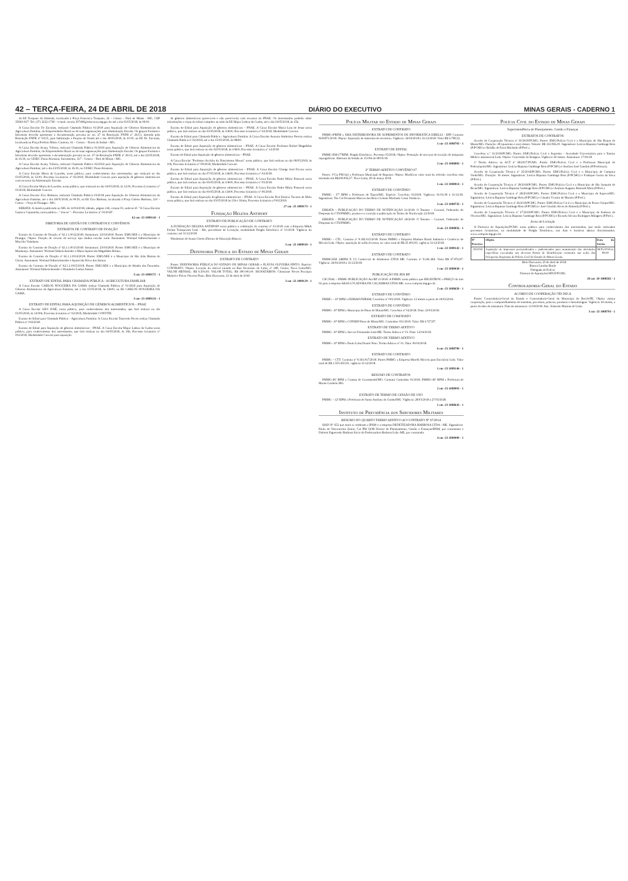42 – TERÇA-FEIRA, 24 DE ABRIL DE 2018 DIÁRIO DO EXECUTIVO MINAS GERAIS - CADERNO 1
da EE Torquato de Almeida, localizada à Praça Francisco Torquato, 22 – Centro – Pará de Minas - MG, CEP 35660-027- Tel. (37) 3232-1738 – e-mail: escola.307408@educacao.mg.gov.br até o dia 03/05/2018, às 08:00.
A Caixa Escolar Dr Zacarias, realizará Chamada Pública 01/2018 para Aquisição de Gêneros Alimentícios da Agricultura Familiar, do Empreendedor Rural ou de suas organizações para Alimentação Escolar. Os grupos Formais e Informais deverão apresentar a documentação prevista no art. 27 da Resolução FNDE nº 26/13, alterada pela Resolução FNDE nº 04/15, para habilitação e Projeto de Venda até o dia 18/05/2018, às 10:00, na EE Dr. Zacarias, localizada na Praça Prefeito Mário Carneiro, 61 – Centro – Dores do Indaiá - MG.
A Caixa Escolar Avany Villena, realizará Chamada Pública 01/2018 para Aquisição de Gêneros Alimentícios da Agricultura Familiar, do Empreendedor Rural ou de suas organizações para Alimentação Escolar. Os grupos Formais e Informais deverão apresentar a documentação prevista no art. 27 da Resolução FNDE nº 26/13, até o dia 22/05/2018, às 16:30, no CESEC Dona Afonsina, Sacramento, 317 – Centro – Pará de Minas - MG.
A Caixa Escolar Avany Villena, realizará Chamada Pública 02/2018 para Aquisição de Gêneros Alimentícios da Agricultura Familiar, até o dia 23/05/2018, às 16:30, no CESEC Dona Afonsina.
A Caixa Escolar Mario de Lourdes, torna público, para conhecimento dos interessados, que realizará no dia 03/05/2018, às 12:00, Processo Licitatório nº 02/2018, Modalidade Convite para aquisição de gêneros alimentícios com recursos da Alimentação Escolar.
A Caixa Escolar Maria de Lourdes, torna público, que realizará no dia 04/05/2018, às 12:00, Processo Licitatório nº 03/2018, Modalidade Convite.
A Caixa Escolar Zico Barbosa, realizará Chamada Pública 03/2018 para Aquisição de Gêneros Alimentícios da Agricultura Familiar, até o dia 18/05/2018, às 09:30, na EE Zico Barbosa, localizada à Praça Galeno Barbosa, 210 – Centro – Onça de Pitangui - MG.
ERRATA: A matéria publicada no MG de 14/04/2018, sábado, página 144, coluna 03, onde-se lê: "A Caixa Escolar Gustavo Capanema, torna público..." leia-se "...Processo Licitatório nº 03/2018".
62 cm -23 1089144 - 1
DIRETORIA DE GESTÃO DE CONTRATOS E CONVÊNIOS
EXTRATOS DE CONTRATO DE DOAÇÃO
Extrato do Contrato de Doação nº 62.1.1.0012/2018. Assinatura: 23/04/2018. Partes: EMG/SEE e o Município de Pitangui. Objeto: Doação de veículo de serviço tipo ônibus escolar rural. Assinantes: Wieland Silberschneider e Marcílio Valadares.
Extrato do Contrato de Doação nº 62.1.1.0013/2018. Assinatura: 23/04/2018. Partes: EMG/SEE e o Município de Manhuaçu. Assinantes: Wieland Silberschneider e Maria Aparecida Magalhães Bifano.
Extrato do Contrato de Doação nº 62.1.1.0014/2018. Partes: EMG/SEE e o Município de São João Batista do Glória. Assinantes: Wieland Silberschneider e Aparecida Nilva dos Santos.
Extrato do Contrato de Doação nº 62.1.1.0015/2018. Partes: EMG/SEE e o Município de Abadia dos Dourados. Assinantes: Wieland Silberschneider e Wanderlei Lemos Santos.
5 cm -23 1089172 - 1
EXTRATO DE EDITAL PARA CHAMADA PÚBLICA - AGRICULTURA FAMILIAR
A Caixa Escolar CARLOS NOGUEIRA DA GAMA realiza Chamada Pública nº 01/2018 para Aquisição de Gêneros Alimentícios da Agricultura Familiar, até o dia 15/05/2018, às 13h00, na EE CARLOS NOGUEIRA DA GAMA.
3 cm -23 1089124 - 1
EXTRATO DE EDITAL PARA AQUISIÇÃO DE GÊNEROS ALIMENTÍCIOS – PNAE
A Caixa Escolar SÃO JOSÉ, torna público, para conhecimento dos interessados, que fará realizar no dia 03/05/2018, às 14:00h, Processo licitatório nº 02/2018, Modalidade CONVITE.
Extrato de Edital para Chamada Pública – Agricultura Familiar. A Caixa Escolar Tancredo Neves realiza Chamada Pública nº 002/2018.
Extrato de Edital para Aquisição de gêneros alimentícios – PNAE. A Caixa Escolar Major Lisboa da Cunha torna público, para conhecimento dos interessados, que fará realizar no dia 04/05/2018, às 16h, Processo licitatório nº 002/2018, Modalidade Convite para aquisição
de gêneros alimentícios (perecíveis e não perecíveis) com recursos do PNAE. Os interessados poderão obter informações e cópia do edital completo na sede da EE Major Lisboa da Cunha, até o dia 04/05/2018, às 15h.
Extrato de Edital para Aquisição de gêneros alimentícios – PNAE. A Caixa Escolar Maria Lina de Jesus torna público, que fará realizar no dia 03/05/2018, às 10h00, Processo licitatório nº 02/2018, Modalidade Convite.
Extrato de Edital para Chamada Pública - Agricultura Familiar. A Caixa Escolar Antonio Ambrósio Pereira realiza Chamada Pública nº 02/2018, até o dia 15/05/2018, às 08h00.
Extrato de Edital para Aquisição de gêneros alimentícios – PNAE. A Caixa Escolar Professor Rafael Magalhães torna público, que fará realizar no dia 02/05/2018, às 10h00, Processo licitatório nº 12/2018.
Extrato de Edital para Aquisição de gêneros alimentícios – PNAE.
A Caixa Escolar "Professor Arcádio do Nascimento Moura" torna público, que fará realizar no dia 08/05/2018, às 10h, Processo licitatório nº 09/2018, Modalidade Convite.
Extrato de Edital para Aquisição de gêneros alimentícios – PNAE. A Caixa Escolar Cônego José Divino torna público, que fará realizar no dia 07/05/2018, às 14h00, Processo licitatório nº 02/2018.
Extrato de Edital para Aquisição de gêneros alimentícios – PNAE. A Caixa Escolar Padre Mário Pennock torna público, que fará realizar no dia 04/05/2018, às 10h00, Processo licitatório nº 05/2018.
Extrato de Edital para Aquisição de gêneros alimentícios – PNAE. A Caixa Escolar Padre Mário Pennock torna público, que fará realizar no dia 04/05/2018, às 11h00, Processo licitatório nº 06/2018.
Extrato de Edital para Aquisição de gêneros alimentícios – PNAE. A Caixa Escolar Prof Estácio Tavares de Melo torna público, que fará realizar no dia 03/05/2018 às 13h e 30min, Processo licitatório nº002/2018.
27 cm -23 1089173 - 1
Fundação Helena Antipoff
EXTRATO DE PUBLICAÇÃO DE CONTRATO
A FUNDAÇÃO HELENA ANTIPOFF torna pública a celebração do contrato nº 01/2018 com a Empresa M&A Freitas Transportes Ltda - Me, procedente de Licitação, modalidade Pregão Eletrônico nº 01/2018. Vigência do contrato: até 31/12/2018.
Wanderson de Sousa Cleres (Diretor de Educação Básica)
3 cm -23 1089019 - 1
Defensoria Pública do Estado de Minas Gerais
EXTRATO DE CONTRATO
Partes: DEFENSORIA PÚBLICA DO ESTADO DE MINAS GERAIS e FLÁVIA OLIVEIRA PINTO. Espécie: CONTRATO. Objeto: Locação do imóvel situado na Rua Severiano de Lima, nº 189, Centro, Nova Lima/MG. VALOR MENSAL: R$ 6.500,00. VALOR TOTAL: R$ 390.000,00. SIGNATÁRIOS: Christiane Neves Procópio Malard e Flávia Oliveira Pinto. Belo Horizonte, 23 de abril de 2018.
3 cm -23 1089129 - 1
Polícia Militar do Estado de Minas Gerais
EXTRATO DE CONTRATO
PMMG-8ªRPM x SMA DISTRIBUIDORA DE SUPRIMENTOS DE INFORMÁTICA EIRELLI - EPP. Contrato 9181871/2018. Objeto: Aquisição de materiais de escritório. Vigência: 24/04/2018 a 31/12/2018. Valor R$ 6.799,52.
1 cm -23 1088703 - 1
EXTRATO DE EDITAL
PMMG-EM/17ªRPM. Pregão Eletrônico. Processo 05/2018; Objeto: Prestação de serviços de locação de máquinas reprográficas. Abertura da Sessão às 15:00h de 08/05/18.
2 cm -23 1088883 - 1
2º TERMO ADITIVO CONVÊNIO 07
Partes: 1ªCia PM Ind x Prefeitura Municipal de Raposos. Objeto: Modificar valor total do referido convênio esta estimado em R$169.956,57. Nova Lima, 29 de março 2018.
1 cm -23 1088914 - 1
EXTRATO DE CONVÊNIO
PMMG - 37º BPM x Prefeitura de Tapira/MG. Espécie: Convênio 03/2018. Vigência: 01/01/18 à 31/12/18. Signatários: Ten Cel Fernando Marcos dos Reis e Liliane Machado Costa Venâncio.
3 cm -23 1088735 - 1
ERRATA – PUBLICAÇÃO DO TERMO DE NOTIFICAÇÃO 21/2018: O Tenente – Coronel, Ordenador de Despesas do CTS/PMMG, promove a correção à publicação do Termo de Notificação 21/2018.
ERRATA – PUBLICAÇÃO DO TERMO DE NOTIFICAÇÃO 18/2018: O Tenente – Coronel, Ordenador de Despesas do CTS/PMMG.
4 cm -23 1088856 - 1
EXTRATO DE CONTRATO
PMMG – CTL. Contrato nº 9.182.015/2018. Partes PMMG x Empresa Mamute Brasil Indústria e Comércio de Móveis Ltda. Objeto: aquisição de sofás diversos, no valor total de R$ 25.400,00, vigência 31/12/2018.
1 cm -23 1089142 - 1
EXTRATO DE CONTRATO
PMMG/EM 14RPM X C3 Comercial de Alimentos LTDA ME. Contrato nº 9.181.284. Valor R$ 67.974,97. Vigência: 24/04/2018 a 31/12/2018.
1 cm -23 1089039 - 1
PUBLICAÇÃO DE ATA RP
CSC/DAL – PMMG PUBLICAÇÃO Ata RP 11/2018. A PMMG torna público que REGISTROU o PREÇO do lote 02 para a empresa AKAI LOCADORA DE CAÇAMBAS LTDA-ME. www.compras.mg.gov.br.
2 cm -23 1088650 - 1
EXTRATO DE CONVÊNIO
PMMG – 10ª RPM x FEPAM/UNIPAM; Convênio nº 001/2018. Vigência: 12 meses a partir de 19/03/2018.
EXTRATO DE CONVÊNIO
PMMG- 10ª RPM x Município de Patos de Minas/MG. Convênio nº 02/2018. Data: 23/03/2018.
EXTRATO DE COMODATO
PMMG- 10ª RPM x CONSEP Patos de Minas/MG. Comodato 001/2018. Valor: R$ 4.727,87.
EXTRATO DE TERMO ADITIVO
PMMG- 10ª RPM x Service Fernandes Ltda-ME. Termo Aditivo nº 01. Data: 12/04/2018.
EXTRATO DE TERMO ADITIVO
PMMG- 10ª RPM x Paulo Lima Duarte Neto. Termo Aditivo nº 01. Data: 06/04/2018.
6 cm -23 1088790 - 1
EXTRATO DE CONTRATO
PMMG – CTT: Contrato nº 9.181.917/2018. Partes PMMG x Empresa Marelli Móveis para Escritório Ltda. Valor total de R$ 1.505.450,00, vigência 31/12/2018.
1 cm -23 1089146 - 1
RESUMO DE CONTRATOS
PMMG-46º BPM x Consep de Coromandel/MG. Contrato Comodato 01/2018. PMMG-46º BPM x Prefeitura de Monte Carmelo MG.
2 cm -23 1088905 - 1
EXTRATO DE TERMO DE CESSÃO DE USO
PMMG – 12ª RPM x Prefeitura de Santo Antônio do Grama/MG. Vigência: 28/03/2018 a 27/03/2028.
1 cm -23 1088643 - 1
Instituto de Previdência dos Servidores Militares
RESUMO DO QUARTO TERMO ADITIVO AO CONTRATO Nº 07/2014
SIAD Nº 652 que entre si celebram o IPSM e a empresa DEDETIZADORA BARBOSA LTDA - ME. Signatários: Paulo de Vasconcelos Júnior, Cel PM QOR Diretor de Planejamento, Gestão e Finanças/IPSM, por contratante e Dafenis Figueiredo Barbosa Sócio da Dedetizadora Barbosa Ltda.-ME, por contratada.
4 cm -23 1089090 - 1
Polícia Civil do Estado de Minas Gerais
Superintendência de Planejamento, Gestão e Finanças
EXTRATOS DE CONTRATOS
Acordo de Cooperação Técnica nº 30/2018/PCMG. Partes: EMG/Polícia Civil e o Município de São Roque de Minas/MG. Duração: 48 (quarenta e oito) meses. Valores: R$ 163.956,00. Signatários: Letícia Baptista Gamboge Reis (P/PCMG) e Roldão de Faria Machado (P/Pref.).
Convênio n.º 31/2018/PCMG. Partes: EMG/Polícia Civil e Suprema – Sociedade Universitária para o Ensino Médico assistencial Ltda. Objeto: Concessão de Estágios. Vigência: 60 meses. Assinatura: 17/04/18.
1º Termo Aditivo ao ACT nº 68/2017/PCMG. Partes: EMG/Polícia Civil e a Prefeitura Municipal de Pedrinópolis/MG. Signatários: Letícia Baptista Gamboge Reis (P/PCMG) e Antônio José Gandim (P/Prefeitura).
Acordo de Cooperação Técnica nº 25/2018/PCMG. Partes: EMG/Polícia Civil e o Município de Campina Verde/MG. Duração: 36 meses. Signatários: Letícia Baptista Gamboge Reis (P/PCMG) e Fradique Gurita da Silva (P/Pref.).
Acordo de Cooperação Técnica nº 29/2018/PCMG. Partes: EMG/Polícia Civil e o Município de São Joaquim de Bicas/MG. Signatários: Letícia Baptista Gamboge Reis (P/PCMG) e Antônio Augusto Resende Maia (P/Pref.).
Acordo de Cooperação Técnica nº 28/2018/PCMG. Partes: EMG/Polícia Civil e o Município de Itapeva/MG. Signatários: Letícia Baptista Gamboge Reis (P/PCMG) e Claudia Viveani de Moraes (P/Pref.).
Acordo de Cooperação Técnica nº 26/2018/PCMG. Partes: EMG/Polícia Civil e o Município de Ponto Chique/MG. Signatários: Letícia Baptista Gamboge Reis (P/PCMG) e José Geraldo Alves de Almeida (P/Pref.).
Acordo de Cooperação Técnica nº 27/2018/PCMG. Partes: EMG/Polícia Civil e o Município de Senhora de Oliveira/MG. Signatários: Letícia Baptista Gamboge Reis (P/PCMG) e Ricardo Silvino Rodrigues Milagres (P/Pref.).
Aviso de Licitação
A Diretoria de Aquisições/PCMG torna público para conhecimento dos interessados, que serão realizados processos licitatórios, na modalidade de Pregão Eletrônico, nos dias e horários abaixo discriminados. www.compras.mg.gov.br.
| Nº Processo | Objeto | Data da Sessão |
| --- | --- | --- |
| 29/2018 | Aquisição de impressos personalizados e padronizados para manutenção das atividades específicas executadas nos diversos Postos de Identificação existentes nas sedes das Delegacias Regionais da Polícia Civil do Estado de Minas Gerais. | 08/05/2018 às 09:30 |
Belo Horizonte, 20 de abril de 2018.
Bianca Landau Braile
Delegada de Polícia
Diretora de Aquisições/SPGF/PCMG
28 cm -20 1088565 - 1
Controladoria-Geral do Estado
ACORDO DE COOPERAÇÃO TÉCNICA
Partes: Controladoria-Geral do Estado e Controladoria-Geral do Município de Recife/PE. Objeto: mútua cooperação, para o compartilhamento de sistemas, processos, práticas, produtos e metodologias. Vigência: 60 meses, a partir da data de assinatura. Data da assinatura: 11/04/2018. Ass.: Eduardo Martins de Lima.
3 cm -23 1088793 - 1